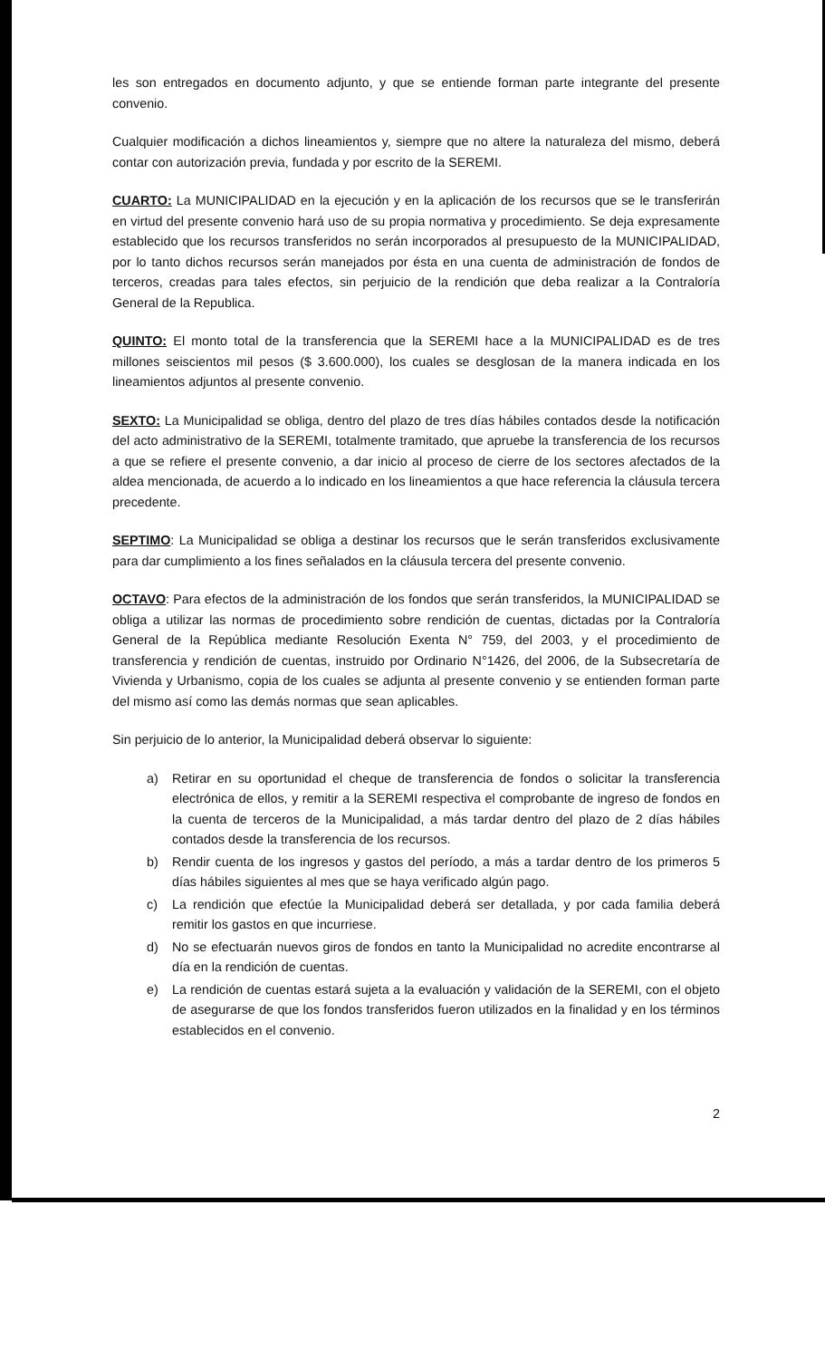les son entregados en documento adjunto, y que se entiende forman parte integrante del presente convenio.
Cualquier modificación a dichos lineamientos y, siempre que no altere la naturaleza del mismo, deberá contar con autorización previa, fundada y por escrito de la SEREMI.
CUARTO: La MUNICIPALIDAD en la ejecución y en la aplicación de los recursos que se le transferirán en virtud del presente convenio hará uso de su propia normativa y procedimiento. Se deja expresamente establecido que los recursos transferidos no serán incorporados al presupuesto de la MUNICIPALIDAD, por lo tanto dichos recursos serán manejados por ésta en una cuenta de administración de fondos de terceros, creadas para tales efectos, sin perjuicio de la rendición que deba realizar a la Contraloría General de la Republica.
QUINTO: El monto total de la transferencia que la SEREMI hace a la MUNICIPALIDAD es de tres millones seiscientos mil pesos ($ 3.600.000), los cuales se desglosan de la manera indicada en los lineamientos adjuntos al presente convenio.
SEXTO: La Municipalidad se obliga, dentro del plazo de tres días hábiles contados desde la notificación del acto administrativo de la SEREMI, totalmente tramitado, que apruebe la transferencia de los recursos a que se refiere el presente convenio, a dar inicio al proceso de cierre de los sectores afectados de la aldea mencionada, de acuerdo a lo indicado en los lineamientos a que hace referencia la cláusula tercera precedente.
SEPTIMO: La Municipalidad se obliga a destinar los recursos que le serán transferidos exclusivamente para dar cumplimiento a los fines señalados en la cláusula tercera del presente convenio.
OCTAVO: Para efectos de la administración de los fondos que serán transferidos, la MUNICIPALIDAD se obliga a utilizar las normas de procedimiento sobre rendición de cuentas, dictadas por la Contraloría General de la República mediante Resolución Exenta N° 759, del 2003, y el procedimiento de transferencia y rendición de cuentas, instruido por Ordinario N°1426, del 2006, de la Subsecretaría de Vivienda y Urbanismo, copia de los cuales se adjunta al presente convenio y se entienden forman parte del mismo así como las demás normas que sean aplicables.
Sin perjuicio de lo anterior, la Municipalidad deberá observar lo siguiente:
a) Retirar en su oportunidad el cheque de transferencia de fondos o solicitar la transferencia electrónica de ellos, y remitir a la SEREMI respectiva el comprobante de ingreso de fondos en la cuenta de terceros de la Municipalidad, a más tardar dentro del plazo de 2 días hábiles contados desde la transferencia de los recursos.
b) Rendir cuenta de los ingresos y gastos del período, a más a tardar dentro de los primeros 5 días hábiles siguientes al mes que se haya verificado algún pago.
c) La rendición que efectúe la Municipalidad deberá ser detallada, y por cada familia deberá remitir los gastos en que incurriese.
d) No se efectuarán nuevos giros de fondos en tanto la Municipalidad no acredite encontrarse al día en la rendición de cuentas.
e) La rendición de cuentas estará sujeta a la evaluación y validación de la SEREMI, con el objeto de asegurarse de que los fondos transferidos fueron utilizados en la finalidad y en los términos establecidos en el convenio.
2